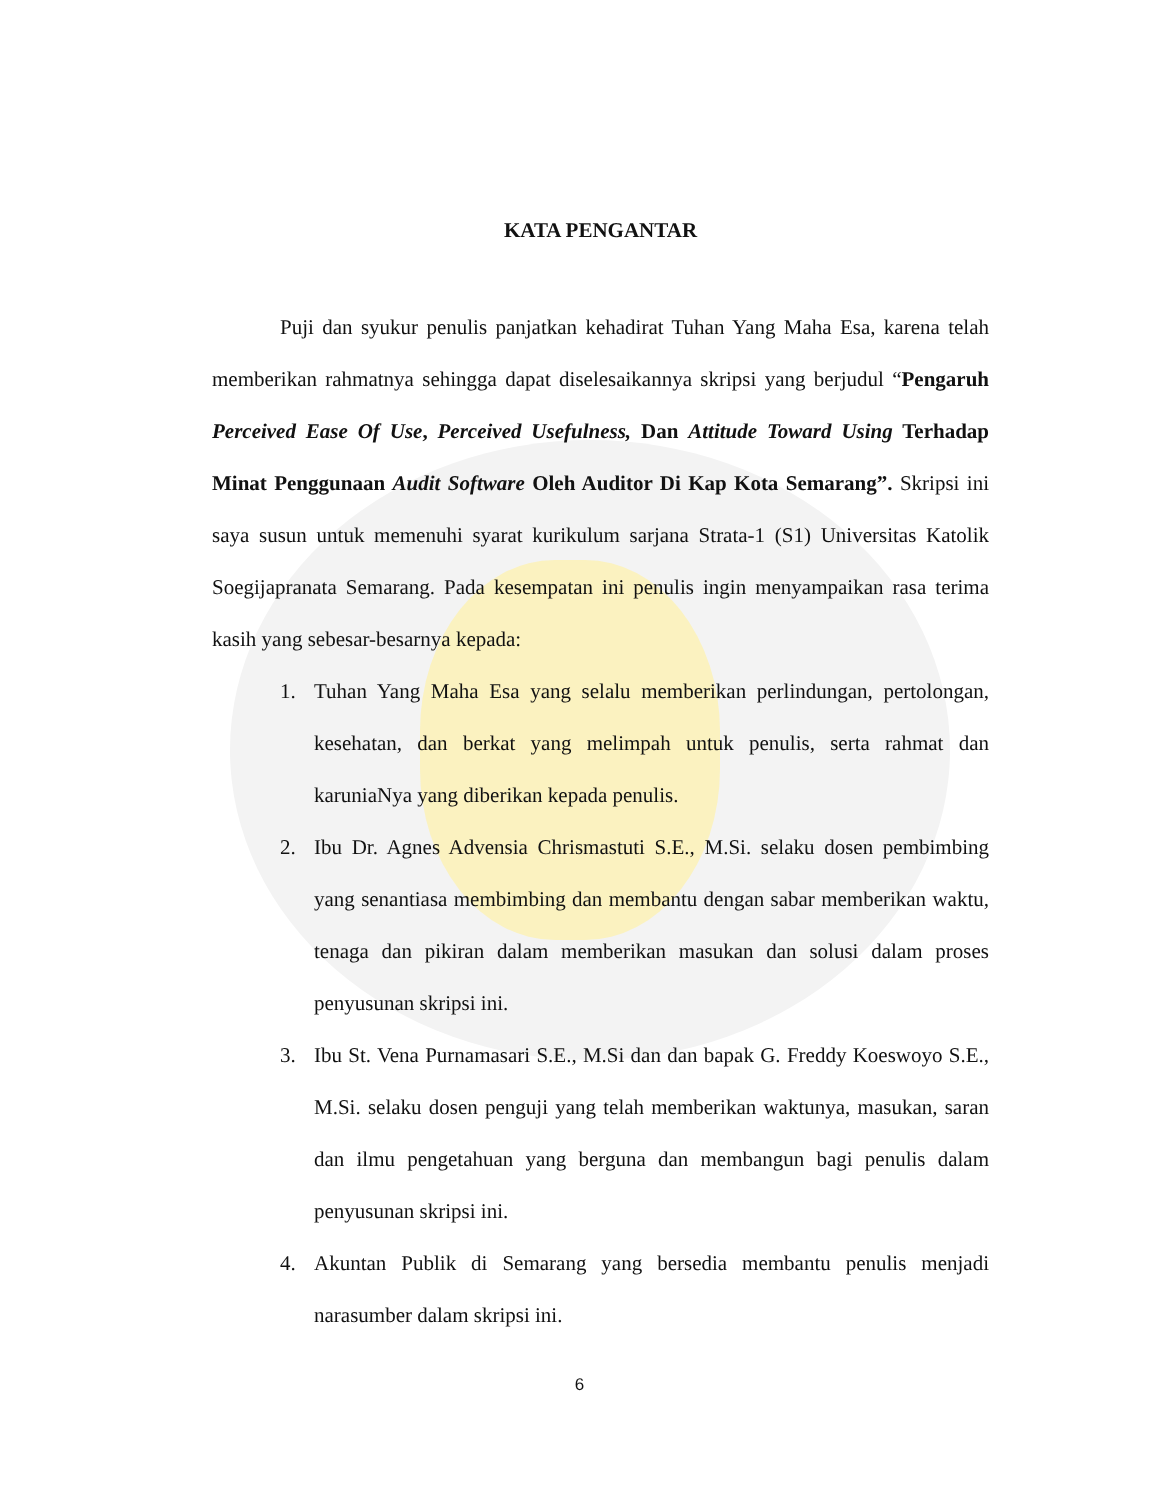KATA PENGANTAR
Puji dan syukur penulis panjatkan kehadirat Tuhan Yang Maha Esa, karena telah memberikan rahmatnya sehingga dapat diselesaikannya skripsi yang berjudul “Pengaruh Perceived Ease Of Use, Perceived Usefulness, Dan Attitude Toward Using Terhadap Minat Penggunaan Audit Software Oleh Auditor Di Kap Kota Semarang”. Skripsi ini saya susun untuk memenuhi syarat kurikulum sarjana Strata-1 (S1) Universitas Katolik Soegijapranata Semarang. Pada kesempatan ini penulis ingin menyampaikan rasa terima kasih yang sebesar-besarnya kepada:
1. Tuhan Yang Maha Esa yang selalu memberikan perlindungan, pertolongan, kesehatan, dan berkat yang melimpah untuk penulis, serta rahmat dan karuniaNya yang diberikan kepada penulis.
2. Ibu Dr. Agnes Advensia Chrismastuti S.E., M.Si. selaku dosen pembimbing yang senantiasa membimbing dan membantu dengan sabar memberikan waktu, tenaga dan pikiran dalam memberikan masukan dan solusi dalam proses penyusunan skripsi ini.
3. Ibu St. Vena Purnamasari S.E., M.Si dan dan bapak G. Freddy Koeswoyo S.E., M.Si. selaku dosen penguji yang telah memberikan waktunya, masukan, saran dan ilmu pengetahuan yang berguna dan membangun bagi penulis dalam penyusunan skripsi ini.
4. Akuntan Publik di Semarang yang bersedia membantu penulis menjadi narasumber dalam skripsi ini.
6